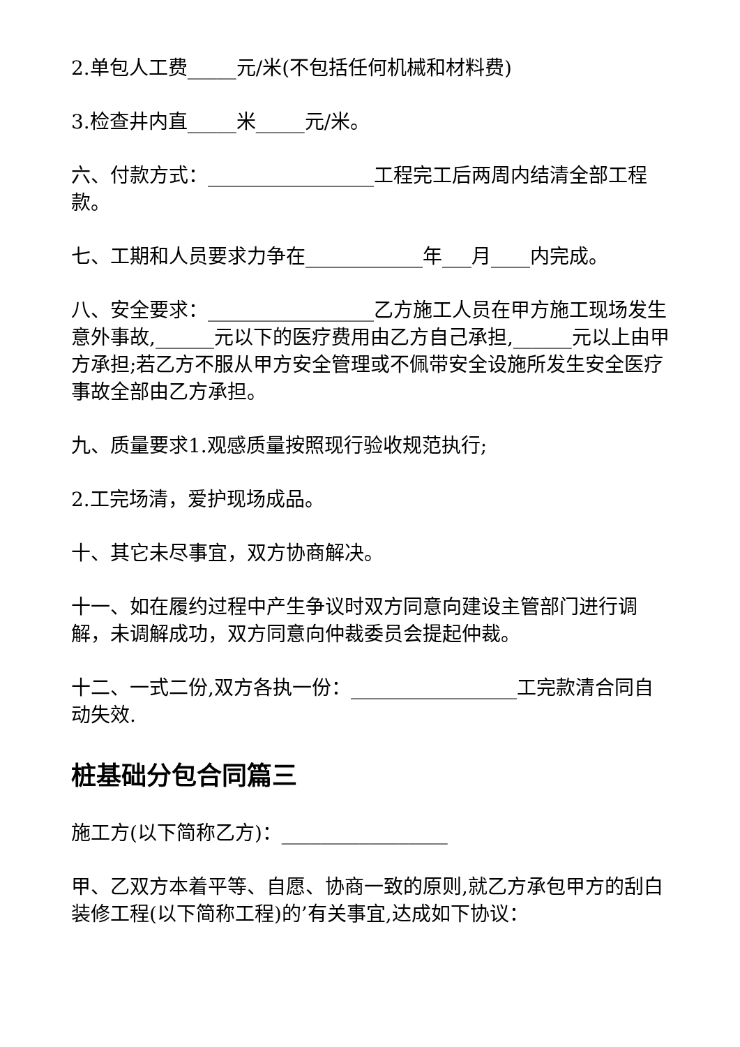2.单包人工费_____元/米(不包括任何机械和材料费)
3.检查井内直_____米_____元/米。
六、付款方式：_________________工程完工后两周内结清全部工程款。
七、工期和人员要求力争在____________年___月____内完成。
八、安全要求：_________________乙方施工人员在甲方施工现场发生意外事故,______元以下的医疗费用由乙方自己承担,______元以上由甲方承担;若乙方不服从甲方安全管理或不佩带安全设施所发生安全医疗事故全部由乙方承担。
九、质量要求1.观感质量按照现行验收规范执行;
2.工完场清，爱护现场成品。
十、其它未尽事宜，双方协商解决。
十一、如在履约过程中产生争议时双方同意向建设主管部门进行调解，未调解成功，双方同意向仲裁委员会提起仲裁。
十二、一式二份,双方各执一份：_________________工完款清合同自动失效.
桩基础分包合同篇三
施工方(以下简称乙方)：_________________
甲、乙双方本着平等、自愿、协商一致的原则,就乙方承包甲方的刮白装修工程(以下简称工程)的’有关事宜,达成如下协议：